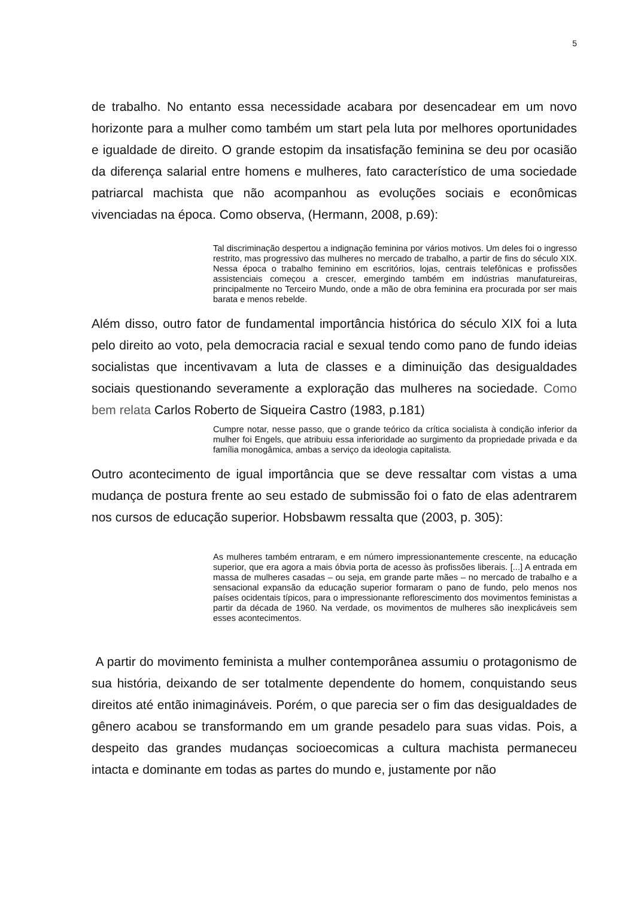5
de trabalho. No entanto essa necessidade acabara por desencadear em um novo horizonte para a mulher como também um start pela luta por melhores oportunidades e igualdade de direito. O grande estopim da insatisfação feminina se deu por ocasião da diferença salarial entre homens e mulheres, fato característico de uma sociedade patriarcal machista que não acompanhou as evoluções sociais e econômicas vivenciadas na época. Como observa, (Hermann, 2008, p.69):
Tal discriminação despertou a indignação feminina por vários motivos. Um deles foi o ingresso restrito, mas progressivo das mulheres no mercado de trabalho, a partir de fins do século XIX. Nessa época o trabalho feminino em escritórios, lojas, centrais telefônicas e profissões assistenciais começou a crescer, emergindo também em indústrias manufatureiras, principalmente no Terceiro Mundo, onde a mão de obra feminina era procurada por ser mais barata e menos rebelde.
Além disso, outro fator de fundamental importância histórica do século XIX foi a luta pelo direito ao voto, pela democracia racial e sexual tendo como pano de fundo ideias socialistas que incentivavam a luta de classes e a diminuição das desigualdades sociais questionando severamente a exploração das mulheres na sociedade. Como bem relata Carlos Roberto de Siqueira Castro (1983, p.181)
Cumpre notar, nesse passo, que o grande teórico da crítica socialista à condição inferior da mulher foi Engels, que atribuiu essa inferioridade ao surgimento da propriedade privada e da família monogâmica, ambas a serviço da ideologia capitalista.
Outro acontecimento de igual importância que se deve ressaltar com vistas a uma mudança de postura frente ao seu estado de submissão foi o fato de elas adentrarem nos cursos de educação superior. Hobsbawm ressalta que (2003, p. 305):
As mulheres também entraram, e em número impressionantemente crescente, na educação superior, que era agora a mais óbvia porta de acesso às profissões liberais. [...] A entrada em massa de mulheres casadas – ou seja, em grande parte mães – no mercado de trabalho e a sensacional expansão da educação superior formaram o pano de fundo, pelo menos nos países ocidentais típicos, para o impressionante reflorescimento dos movimentos feministas a partir da década de 1960. Na verdade, os movimentos de mulheres são inexplicáveis sem esses acontecimentos.
A partir do movimento feminista a mulher contemporânea assumiu o protagonismo de sua história, deixando de ser totalmente dependente do homem, conquistando seus direitos até então inimagináveis. Porém, o que parecia ser o fim das desigualdades de gênero acabou se transformando em um grande pesadelo para suas vidas. Pois, a despeito das grandes mudanças socioecomicas a cultura machista permaneceu intacta e dominante em todas as partes do mundo e, justamente por não